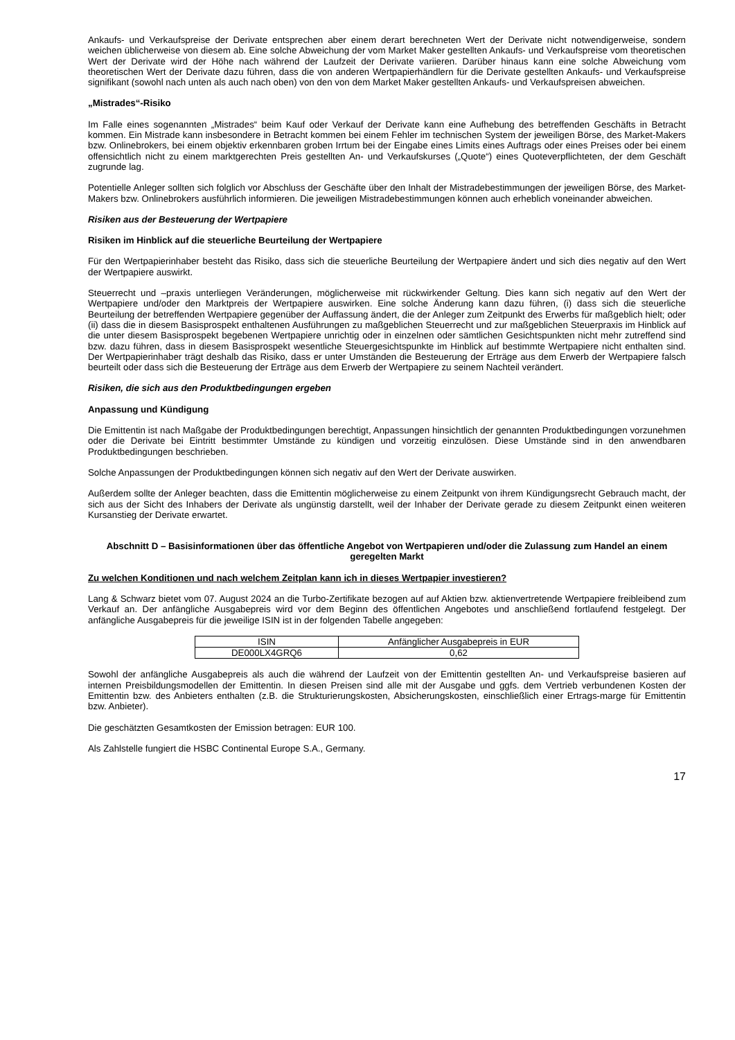Ankaufs- und Verkaufspreise der Derivate entsprechen aber einem derart berechneten Wert der Derivate nicht notwendigerweise, sondern weichen üblicherweise von diesem ab. Eine solche Abweichung der vom Market Maker gestellten Ankaufs- und Verkaufspreise vom theoretischen Wert der Derivate wird der Höhe nach während der Laufzeit der Derivate variieren. Darüber hinaus kann eine solche Abweichung vom theoretischen Wert der Derivate dazu führen, dass die von anderen Wertpapierhändlern für die Derivate gestellten Ankaufs- und Verkaufspreise signifikant (sowohl nach unten als auch nach oben) von den von dem Market Maker gestellten Ankaufs- und Verkaufspreisen abweichen.
„Mistrades“-Risiko
Im Falle eines sogenannten „Mistrades“ beim Kauf oder Verkauf der Derivate kann eine Aufhebung des betreffenden Geschäfts in Betracht kommen. Ein Mistrade kann insbesondere in Betracht kommen bei einem Fehler im technischen System der jeweiligen Börse, des Market-Makers bzw. Onlinebrokers, bei einem objektiv erkennbaren groben Irrtum bei der Eingabe eines Limits eines Auftrags oder eines Preises oder bei einem offensichtlich nicht zu einem marktgerechten Preis gestellten An- und Verkaufskurses („Quote“) eines Quoteverpflichteten, der dem Geschäft zugrunde lag.
Potentielle Anleger sollten sich folglich vor Abschluss der Geschäfte über den Inhalt der Mistradebestimmungen der jeweiligen Börse, des Market-Makers bzw. Onlinebrokers ausführlich informieren. Die jeweiligen Mistradebestimmungen können auch erheblich voneinander abweichen.
Risiken aus der Besteuerung der Wertpapiere
Risiken im Hinblick auf die steuerliche Beurteilung der Wertpapiere
Für den Wertpapierinhaber besteht das Risiko, dass sich die steuerliche Beurteilung der Wertpapiere ändert und sich dies negativ auf den Wert der Wertpapiere auswirkt.
Steuerrecht und –praxis unterliegen Veränderungen, möglicherweise mit rückwirkender Geltung. Dies kann sich negativ auf den Wert der Wertpapiere und/oder den Marktpreis der Wertpapiere auswirken. Eine solche Änderung kann dazu führen, (i) dass sich die steuerliche Beurteilung der betreffenden Wertpapiere gegenüber der Auffassung ändert, die der Anleger zum Zeitpunkt des Erwerbs für maßgeblich hielt; oder (ii) dass die in diesem Basisprospekt enthaltenen Ausführungen zu maßgeblichen Steuerrecht und zur maßgeblichen Steuerpraxis im Hinblick auf die unter diesem Basisprospekt begebenen Wertpapiere unrichtig oder in einzelnen oder sämtlichen Gesichtspunkten nicht mehr zutreffend sind bzw. dazu führen, dass in diesem Basisprospekt wesentliche Steuergesichtspunkte im Hinblick auf bestimmte Wertpapiere nicht enthalten sind. Der Wertpapierinhaber trägt deshalb das Risiko, dass er unter Umständen die Besteuerung der Erträge aus dem Erwerb der Wertpapiere falsch beurteilt oder dass sich die Besteuerung der Erträge aus dem Erwerb der Wertpapiere zu seinem Nachteil verändert.
Risiken, die sich aus den Produktbedingungen ergeben
Anpassung und Kündigung
Die Emittentin ist nach Maßgabe der Produktbedingungen berechtigt, Anpassungen hinsichtlich der genannten Produktbedingungen vorzunehmen oder die Derivate bei Eintritt bestimmter Umstände zu kündigen und vorzeitig einzulösen. Diese Umstände sind in den anwendbaren Produktbedingungen beschrieben.
Solche Anpassungen der Produktbedingungen können sich negativ auf den Wert der Derivate auswirken.
Außerdem sollte der Anleger beachten, dass die Emittentin möglicherweise zu einem Zeitpunkt von ihrem Kündigungsrecht Gebrauch macht, der sich aus der Sicht des Inhabers der Derivate als ungünstig darstellt, weil der Inhaber der Derivate gerade zu diesem Zeitpunkt einen weiteren Kursanstieg der Derivate erwartet.
Abschnitt D – Basisinformationen über das öffentliche Angebot von Wertpapieren und/oder die Zulassung zum Handel an einem geregelten Markt
Zu welchen Konditionen und nach welchem Zeitplan kann ich in dieses Wertpapier investieren?
Lang & Schwarz bietet vom 07. August 2024 an die Turbo-Zertifikate bezogen auf auf Aktien bzw. aktienvertretende Wertpapiere freibleibend zum Verkauf an. Der anfängliche Ausgabepreis wird vor dem Beginn des öffentlichen Angebotes und anschließend fortlaufend festgelegt. Der anfängliche Ausgabepreis für die jeweilige ISIN ist in der folgenden Tabelle angegeben:
| ISIN | Anfänglicher Ausgabepreis in EUR |
| DE000LX4GRQ6 | 0,62 |
Sowohl der anfängliche Ausgabepreis als auch die während der Laufzeit von der Emittentin gestellten An- und Verkaufspreise basieren auf internen Preisbildungsmodellen der Emittentin. In diesen Preisen sind alle mit der Ausgabe und ggfs. dem Vertrieb verbundenen Kosten der Emittentin bzw. des Anbieters enthalten (z.B. die Strukturierungskosten, Absicherungskosten, einschließlich einer Ertrags-marge für Emittentin bzw. Anbieter).
Die geschätzten Gesamtkosten der Emission betragen: EUR 100.
Als Zahlstelle fungiert die HSBC Continental Europe S.A., Germany.
17